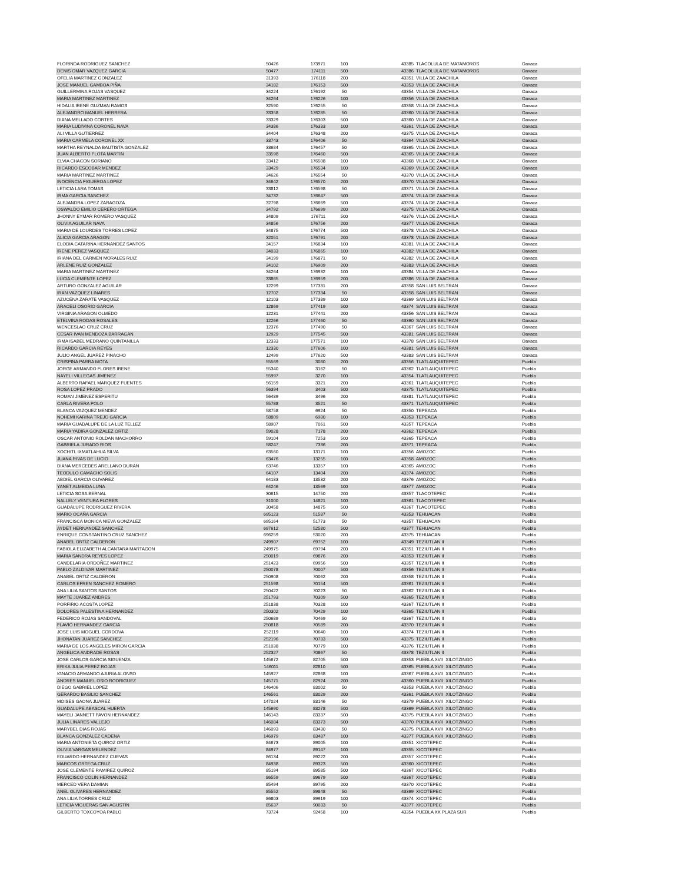| FLORINDA RODRIGUEZ SANCHEZ | 50426 | 173971 | 100 | 43385 | TLACOLULA DE MATAMOROS | Oaxaca |
| DENIS OMAR VAZQUEZ GARCIA | 50477 | 174111 | 500 | 43386 | TLACOLULA DE MATAMOROS | Oaxaca |
| OFELIA MARTINEZ GONZALEZ | 31393 | 176118 | 200 | 43351 | VILLA DE ZAACHILA | Oaxaca |
| JOSE MANUEL GAMBOA PIÑA | 34182 | 176153 | 500 | 43353 | VILLA DE ZAACHILA | Oaxaca |
| GUILLERMINA ROJAS VASQUEZ | 34224 | 176192 | 50 | 43354 | VILLA DE ZAACHILA | Oaxaca |
| MARIA MARTINEZ MARTINEZ | 34264 | 176226 | 100 | 43356 | VILLA DE ZAACHILA | Oaxaca |
| HIDALIA IRENE GUZMAN RAMOS | 32590 | 176255 | 50 | 43358 | VILLA DE ZAACHILA | Oaxaca |
| ALEJANDRO MANUEL HERRERA | 33358 | 176285 | 50 | 43360 | VILLA DE ZAACHILA | Oaxaca |
| DIANA MELLADO CORTES | 33329 | 176303 | 500 | 43360 | VILLA DE ZAACHILA | Oaxaca |
| MARIA LUDIVINA CORONEL NAVA | 34386 | 176333 | 100 | 43361 | VILLA DE ZAACHILA | Oaxaca |
| ALI VILLA GUTIERREZ | 34404 | 176348 | 200 | 43375 | VILLA DE ZAACHILA | Oaxaca |
| MARIA CARMELA CORONEL XX | 33743 | 176406 | 50 | 43364 | VILLA DE ZAACHILA | Oaxaca |
| MARTHA REYNALDA BAUTISTA GONZALEZ | 33684 | 176457 | 50 | 43365 | VILLA DE ZAACHILA | Oaxaca |
| JUAN ALBERTO FLOTA MARTIN | 33598 | 176460 | 500 | 43365 | VILLA DE ZAACHILA | Oaxaca |
| ELVIA CHACON SORIANO | 33412 | 176508 | 100 | 43368 | VILLA DE ZAACHILA | Oaxaca |
| RICARDO ESCOBAR MENDEZ | 33429 | 176534 | 100 | 43369 | VILLA DE ZAACHILA | Oaxaca |
| MARIA MARTINEZ MARTINEZ | 34626 | 176554 | 50 | 43370 | VILLA DE ZAACHILA | Oaxaca |
| INOCENCIA FIGUEROA LOPEZ | 34642 | 176570 | 200 | 43370 | VILLA DE ZAACHILA | Oaxaca |
| LETICIA LARA TOMAS | 33812 | 176598 | 50 | 43371 | VILLA DE ZAACHILA | Oaxaca |
| IRMA GARCIA SANCHEZ | 34732 | 176647 | 500 | 43374 | VILLA DE ZAACHILA | Oaxaca |
| ALEJANDRA LOPEZ ZARAGOZA | 32798 | 176669 | 500 | 43374 | VILLA DE ZAACHILA | Oaxaca |
| OSWALDO EMILIO CERERO ORTEGA | 34792 | 176699 | 200 | 43375 | VILLA DE ZAACHILA | Oaxaca |
| JHONNY EYMAR ROMERO VASQUEZ | 34809 | 176711 | 500 | 43376 | VILLA DE ZAACHILA | Oaxaca |
| OLIVIA AGUILAR NAVA | 34856 | 176756 | 200 | 43377 | VILLA DE ZAACHILA | Oaxaca |
| MARIA DE LOURDES TORRES LOPEZ | 34875 | 176774 | 500 | 43378 | VILLA DE ZAACHILA | Oaxaca |
| ALICIA GARCIA ARAGON | 32051 | 176791 | 200 | 43378 | VILLA DE ZAACHILA | Oaxaca |
| ELODIA CATARINA HERNANDEZ SANTOS | 34157 | 176834 | 100 | 43381 | VILLA DE ZAACHILA | Oaxaca |
| IRENE PEREZ VASQUEZ | 34033 | 176865 | 100 | 43382 | VILLA DE ZAACHILA | Oaxaca |
| IRIANA DEL CARMEN MORALES RUIZ | 34199 | 176871 | 50 | 43382 | VILLA DE ZAACHILA | Oaxaca |
| ARLENE RUIZ GONZALEZ | 34102 | 176909 | 200 | 43383 | VILLA DE ZAACHILA | Oaxaca |
| MARIA MARTINEZ MARTINEZ | 34264 | 176932 | 100 | 43384 | VILLA DE ZAACHILA | Oaxaca |
| LUCIA CLEMENTE LOPEZ | 33865 | 176959 | 200 | 43386 | VILLA DE ZAACHILA | Oaxaca |
| ARTURO GONZALEZ AGUILAR | 12299 | 177331 | 200 | 43358 | SAN LUIS BELTRAN | Oaxaca |
| IRAN VAZQUEZ LINARES | 12702 | 177334 | 50 | 43358 | SAN LUIS BELTRAN | Oaxaca |
| AZUCENA ZARATE VASQUEZ | 12103 | 177389 | 100 | 43369 | SAN LUIS BELTRAN | Oaxaca |
| ARACELI OSORIO GARCIA | 12869 | 177419 | 500 | 43374 | SAN LUIS BELTRAN | Oaxaca |
| VIRGINIA ARAGON OLMEDO | 12231 | 177441 | 200 | 43356 | SAN LUIS BELTRAN | Oaxaca |
| ETELVINA RODAS ROSALES | 12266 | 177460 | 50 | 43360 | SAN LUIS BELTRAN | Oaxaca |
| WENCESLAO CRUZ CRUZ | 12376 | 177490 | 50 | 43367 | SAN LUIS BELTRAN | Oaxaca |
| CESAR IVAN MENDOZA BARRAGAN | 12929 | 177545 | 500 | 43381 | SAN LUIS BELTRAN | Oaxaca |
| IRMA ISABEL MEDRANO QUINTANILLA | 12333 | 177571 | 100 | 43378 | SAN LUIS BELTRAN | Oaxaca |
| RICARDO GARCIA REYES | 12330 | 177606 | 100 | 43381 | SAN LUIS BELTRAN | Oaxaca |
| JULIO ANGEL JUAREZ PINACHO | 12499 | 177620 | 500 | 43383 | SAN LUIS BELTRAN | Oaxaca |
| CRISPINA PARRA MOTA | 55569 | 3080 | 200 | 43356 | TLATLAUQUITEPEC | Puebla |
| JORGE ARMANDO FLORES IRENE | 55340 | 3162 | 50 | 43362 | TLATLAUQUITEPEC | Puebla |
| NAYELI VILLEGAS JIMENEZ | 55997 | 3270 | 100 | 43354 | TLATLAUQUITEPEC | Puebla |
| ALBERTO RAFAEL MARQUEZ FUENTES | 56159 | 3321 | 200 | 43361 | TLATLAUQUITEPEC | Puebla |
| ROSA LOPEZ PRADO | 56394 | 3403 | 500 | 43375 | TLATLAUQUITEPEC | Puebla |
| ROMAN JIMENEZ ESPERITU | 56489 | 3496 | 200 | 43381 | TLATLAUQUITEPEC | Puebla |
| CARLA RIVERA POLO | 55788 | 3521 | 50 | 43371 | TLATLAUQUITEPEC | Puebla |
| BLANCA VAZQUEZ MENDEZ | 58758 | 6924 | 50 | 43350 | TEPEACA | Puebla |
| NOHEMI KARINA TREJO GARCIA | 58809 | 6980 | 100 | 43353 | TEPEACA | Puebla |
| MARIA GUADALUPE DE LA LUZ TELLEZ | 58907 | 7061 | 500 | 43357 | TEPEACA | Puebla |
| MARIA YADIRA GONZALEZ ORTIZ | 59028 | 7178 | 200 | 43362 | TEPEACA | Puebla |
| OSCAR ANTONIO ROLDAN MACHORRO | 59104 | 7253 | 500 | 43365 | TEPEACA | Puebla |
| GABRIELA JURADO RIOS | 58247 | 7336 | 200 | 43371 | TEPEACA | Puebla |
| XOCHITL IXMATLAHUA SILVA | 63560 | 13171 | 100 | 43356 | AMOZOC | Puebla |
| JUANA RIVAS DE LUCIO | 63476 | 13255 | 100 | 43358 | AMOZOC | Puebla |
| DIANA MERCEDES ARELLANO DURAN | 63746 | 13357 | 100 | 43365 | AMOZOC | Puebla |
| TEODULO CAMACHO SOLIS | 64107 | 13404 | 200 | 43374 | AMOZOC | Puebla |
| ABDIEL GARCIA OLIVAREZ | 64183 | 13532 | 200 | 43376 | AMOZOC | Puebla |
| YANET ALMEIDA LUNA | 64246 | 13569 | 100 | 43377 | AMOZOC | Puebla |
| LETICIA SOSA BERNAL | 30615 | 14750 | 200 | 43357 | TLACOTEPEC | Puebla |
| NALLELY VENTURA FLORES | 31000 | 14821 | 100 | 43361 | TLACOTEPEC | Puebla |
| GUADALUPE RODRIGUEZ RIVERA | 30458 | 14875 | 500 | 43367 | TLACOTEPEC | Puebla |
| MARIO OCAÑA GARCIA | 695123 | 51587 | 50 | 43353 | TEHUACAN | Puebla |
| FRANCISCA MONICA NIEVA GONZALEZ | 695164 | 51773 | 50 | 43357 | TEHUACAN | Puebla |
| AYDET HERNANDEZ SANCHEZ | 697612 | 52580 | 500 | 43377 | TEHUACAN | Puebla |
| ENRIQUE CONSTANTINO CRUZ SANCHEZ | 696259 | 53020 | 200 | 43375 | TEHUACAN | Puebla |
| ANABEL ORTIZ CALDERON | 249907 | 69752 | 100 | 43349 | TEZIUTLAN II | Puebla |
| FABIOLA ELIZABETH ALCANTARA MARTAGON | 249975 | 69794 | 200 | 43351 | TEZIUTLAN II | Puebla |
| MARIA SANDRA REYES LOPEZ | 250019 | 69876 | 200 | 43353 | TEZIUTLAN II | Puebla |
| CANDELARIA ORDOÑEZ MARTINEZ | 251423 | 69956 | 500 | 43357 | TEZIUTLAN II | Puebla |
| PABLO ZALDIVAR MARTINEZ | 250078 | 70007 | 500 | 43356 | TEZIUTLAN II | Puebla |
| ANABEL ORTIZ CALDERON | 250908 | 70062 | 200 | 43358 | TEZIUTLAN II | Puebla |
| CARLOS EFREN SANCHEZ ROMERO | 251598 | 70154 | 500 | 43361 | TEZIUTLAN II | Puebla |
| ANA LILIA SANTOS SANTOS | 250422 | 70223 | 50 | 43362 | TEZIUTLAN II | Puebla |
| MAYTE JUAREZ ANDRES | 251793 | 70309 | 500 | 43365 | TEZIUTLAN II | Puebla |
| PORFIRIO ACOSTA LOPEZ | 251838 | 70328 | 100 | 43367 | TEZIUTLAN II | Puebla |
| DOLORES PALESTINA HERNANDEZ | 250302 | 70429 | 100 | 43365 | TEZIUTLAN II | Puebla |
| FEDERICO ROJAS SANDOVAL | 250689 | 70469 | 50 | 43367 | TEZIUTLAN II | Puebla |
| FLAVIO HERNANDEZ GARCIA | 250818 | 70589 | 200 | 43370 | TEZIUTLAN II | Puebla |
| JOSE LUIS MOGUEL CORDOVA | 252119 | 70640 | 100 | 43374 | TEZIUTLAN II | Puebla |
| JHONATAN JUAREZ SANCHEZ | 252196 | 70733 | 500 | 43375 | TEZIUTLAN II | Puebla |
| MARIA DE LOS ANGELES MIRON GARCIA | 251038 | 70779 | 100 | 43376 | TEZIUTLAN II | Puebla |
| ANGELICA ANDRADE ROSAS | 252327 | 70867 | 50 | 43378 | TEZIUTLAN II | Puebla |
| JOSE CARLOS GARCIA SIGUENZA | 145672 | 82705 | 500 | 43353 | PUEBLA XVII XILOTZINGO | Puebla |
| ERIKA JULIA PEREZ ROJAS | 146011 | 82810 | 500 | 43365 | PUEBLA XVII XILOTZINGO | Puebla |
| IGNACIO ARMANDO AJURIA ALONSO | 145927 | 82868 | 100 | 43367 | PUEBLA XVII XILOTZINGO | Puebla |
| ANDRES MANUEL OSIO RODRIGUEZ | 145771 | 82924 | 200 | 43360 | PUEBLA XVII XILOTZINGO | Puebla |
| DIEGO GABRIEL LOPEZ | 146406 | 83002 | 50 | 43353 | PUEBLA XVII XILOTZINGO | Puebla |
| GERARDO BASILIO SANCHEZ | 146561 | 83029 | 200 | 43361 | PUEBLA XVII XILOTZINGO | Puebla |
| MOISES GAONA JUAREZ | 147024 | 83146 | 50 | 43379 | PUEBLA XVII XILOTZINGO | Puebla |
| GUADALUPE ABASCAL HUERTA | 145690 | 83278 | 500 | 43369 | PUEBLA XVII XILOTZINGO | Puebla |
| MAYELI JANNETT PAVON HERNANDEZ | 146143 | 83337 | 500 | 43375 | PUEBLA XVII XILOTZINGO | Puebla |
| JULIA LINARES VALLEJO | 146084 | 83373 | 500 | 43370 | PUEBLA XVII XILOTZINGO | Puebla |
| MARYBEL DIAS ROJAS | 146093 | 83430 | 50 | 43375 | PUEBLA XVII XILOTZINGO | Puebla |
| BLANCA GONZALEZ CADENA | 146979 | 83487 | 100 | 43377 | PUEBLA XVII XILOTZINGO | Puebla |
| MARIA ANTONIETA QUIROZ ORTIZ | 84673 | 89005 | 100 | 43351 | XICOTEPEC | Puebla |
| OLIVIA VARGAS MELENDEZ | 84977 | 89147 | 100 | 43355 | XICOTEPEC | Puebla |
| EDUARDO HERNANDEZ CUEVAS | 86134 | 89222 | 200 | 43357 | XICOTEPEC | Puebla |
| MARCOS ORTEGA CRUZ | 84938 | 89323 | 500 | 43360 | XICOTEPEC | Puebla |
| JOSE CLEMENTE RAMIREZ QUIROZ | 85194 | 89585 | 500 | 43367 | XICOTEPEC | Puebla |
| FRANCISCO COLIN HERNANDEZ | 86559 | 89679 | 500 | 43367 | XICOTEPEC | Puebla |
| MERCED VERA DAMIAN | 85494 | 89795 | 200 | 43370 | XICOTEPEC | Puebla |
| ANEL OLIVARES HERNANDEZ | 85552 | 89848 | 50 | 43369 | XICOTEPEC | Puebla |
| ANA LILIA TORRES CRUZ | 86803 | 89919 | 100 | 43374 | XICOTEPEC | Puebla |
| LETICIA VIGUERAS SAN AGUSTIN | 85637 | 90033 | 50 | 43377 | XICOTEPEC | Puebla |
| GILBERTO TOXCOYOA PABLO | 73724 | 92458 | 100 | 43354 | PUEBLA XX PLAZA SUR | Puebla |